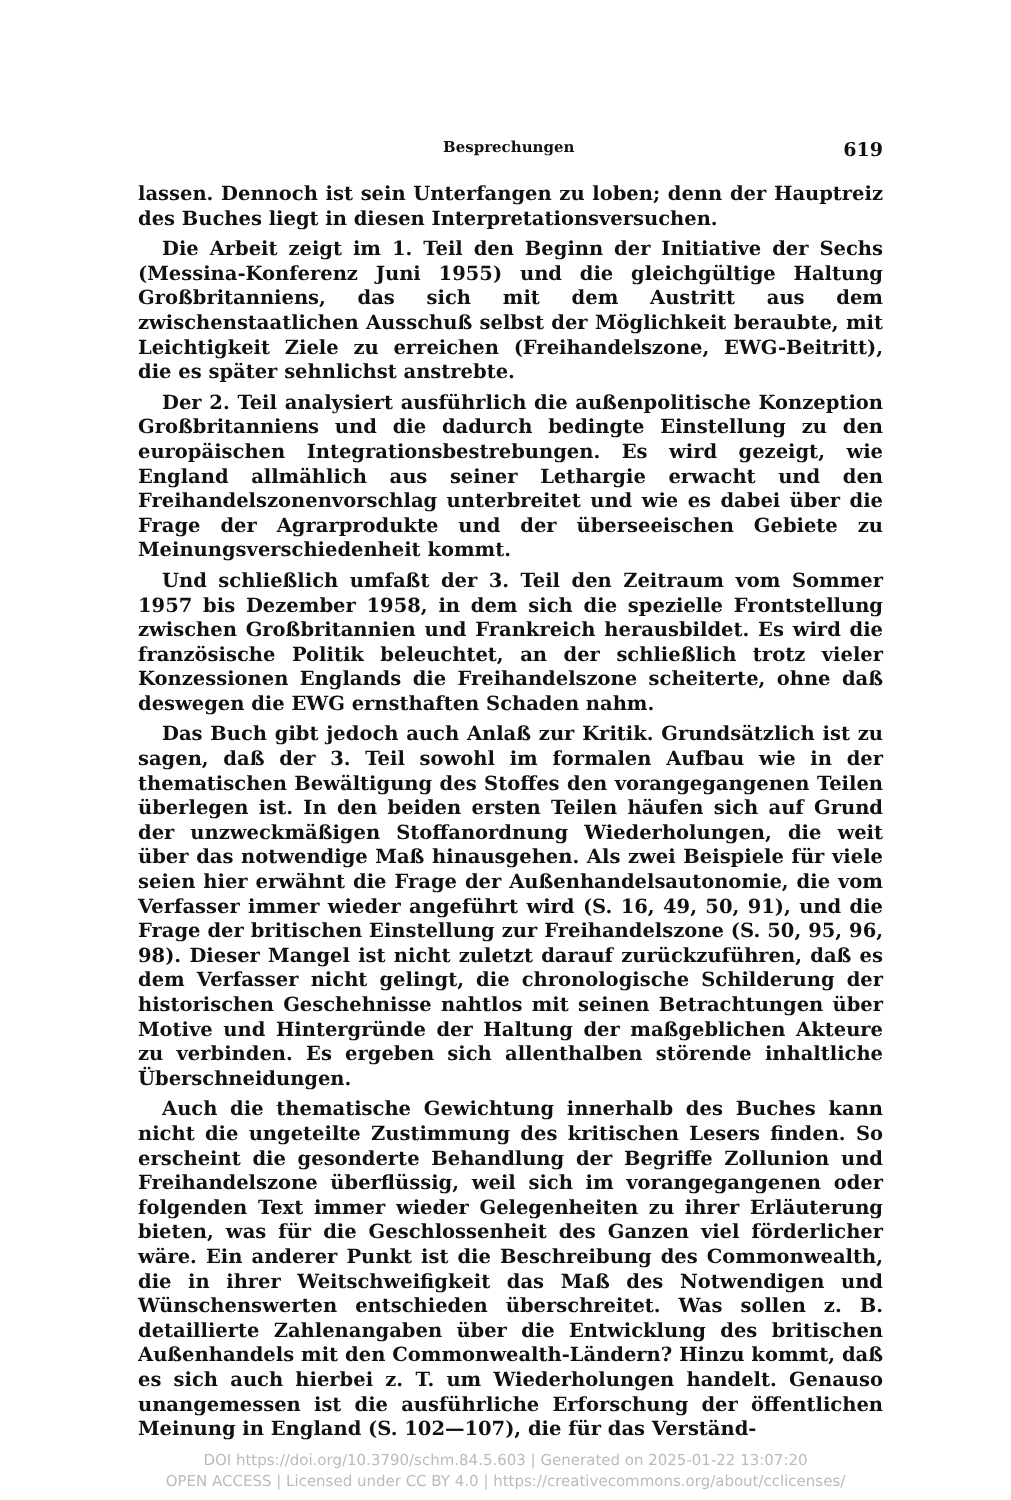Besprechungen 619
lassen. Dennoch ist sein Unterfangen zu loben; denn der Hauptreiz des Buches liegt in diesen Interpretationsversuchen.
Die Arbeit zeigt im 1. Teil den Beginn der Initiative der Sechs (Messina-Konferenz Juni 1955) und die gleichgültige Haltung Großbritanniens, das sich mit dem Austritt aus dem zwischenstaatlichen Ausschuß selbst der Möglichkeit beraubte, mit Leichtigkeit Ziele zu erreichen (Freihandelszone, EWG-Beitritt), die es später sehnlichst anstrebte.
Der 2. Teil analysiert ausführlich die außenpolitische Konzeption Großbritanniens und die dadurch bedingte Einstellung zu den europäischen Integrationsbestrebungen. Es wird gezeigt, wie England allmählich aus seiner Lethargie erwacht und den Freihandelszonenvorschlag unterbreitet und wie es dabei über die Frage der Agrarprodukte und der überseeischen Gebiete zu Meinungsverschiedenheit kommt.
Und schließlich umfaßt der 3. Teil den Zeitraum vom Sommer 1957 bis Dezember 1958, in dem sich die spezielle Frontstellung zwischen Großbritannien und Frankreich herausbildet. Es wird die französische Politik beleuchtet, an der schließlich trotz vieler Konzessionen Englands die Freihandelszone scheiterte, ohne daß deswegen die EWG ernsthaften Schaden nahm.
Das Buch gibt jedoch auch Anlaß zur Kritik. Grundsätzlich ist zu sagen, daß der 3. Teil sowohl im formalen Aufbau wie in der thematischen Bewältigung des Stoffes den vorangegangenen Teilen überlegen ist. In den beiden ersten Teilen häufen sich auf Grund der unzweckmäßigen Stoffanordnung Wiederholungen, die weit über das notwendige Maß hinausgehen. Als zwei Beispiele für viele seien hier erwähnt die Frage der Außenhandelsautonomie, die vom Verfasser immer wieder angeführt wird (S. 16, 49, 50, 91), und die Frage der britischen Einstellung zur Freihandelszone (S. 50, 95, 96, 98). Dieser Mangel ist nicht zuletzt darauf zurückzuführen, daß es dem Verfasser nicht gelingt, die chronologische Schilderung der historischen Geschehnisse nahtlos mit seinen Betrachtungen über Motive und Hintergründe der Haltung der maßgeblichen Akteure zu verbinden. Es ergeben sich allenthalben störende inhaltliche Überschneidungen.
Auch die thematische Gewichtung innerhalb des Buches kann nicht die ungeteilte Zustimmung des kritischen Lesers finden. So erscheint die gesonderte Behandlung der Begriffe Zollunion und Freihandelszone überflüssig, weil sich im vorangegangenen oder folgenden Text immer wieder Gelegenheiten zu ihrer Erläuterung bieten, was für die Geschlossenheit des Ganzen viel förderlicher wäre. Ein anderer Punkt ist die Beschreibung des Commonwealth, die in ihrer Weitschweifigkeit das Maß des Notwendigen und Wünschenswerten entschieden überschreitet. Was sollen z. B. detaillierte Zahlenangaben über die Entwicklung des britischen Außenhandels mit den Commonwealth-Ländern? Hinzu kommt, daß es sich auch hierbei z. T. um Wiederholungen handelt. Genauso unangemessen ist die ausführliche Erforschung der öffentlichen Meinung in England (S. 102—107), die für das Verständ-
DOI https://doi.org/10.3790/schm.84.5.603 | Generated on 2025-01-22 13:07:20
OPEN ACCESS | Licensed under CC BY 4.0 | https://creativecommons.org/about/cclicenses/